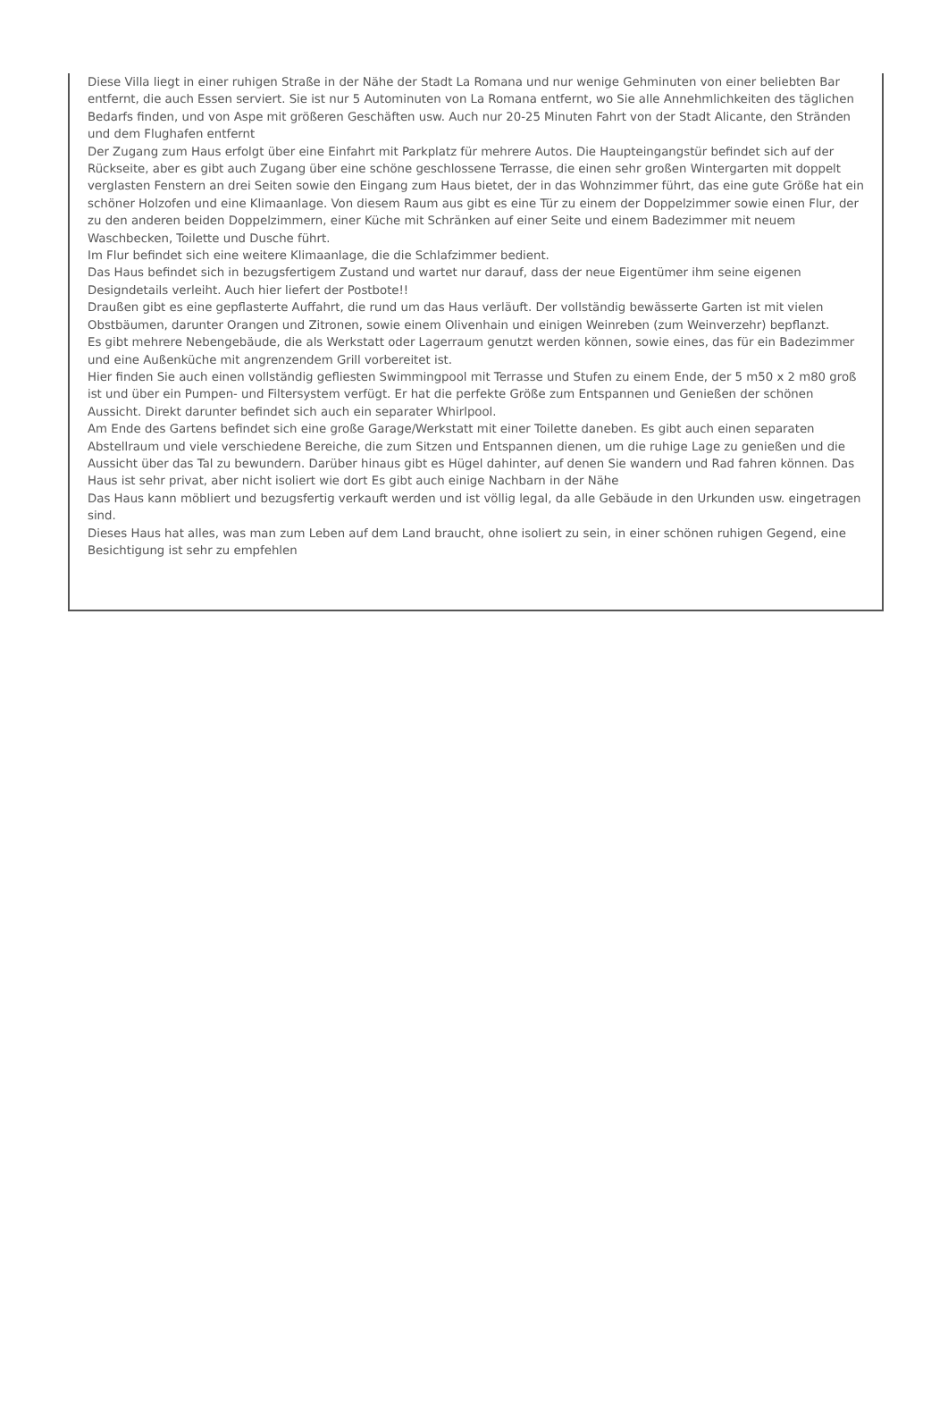Diese Villa liegt in einer ruhigen Straße in der Nähe der Stadt La Romana und nur wenige Gehminuten von einer beliebten Bar entfernt, die auch Essen serviert. Sie ist nur 5 Autominuten von La Romana entfernt, wo Sie alle Annehmlichkeiten des täglichen Bedarfs finden, und von Aspe mit größeren Geschäften usw. Auch nur 20-25 Minuten Fahrt von der Stadt Alicante, den Stränden und dem Flughafen entfernt
Der Zugang zum Haus erfolgt über eine Einfahrt mit Parkplatz für mehrere Autos. Die Haupteingangstür befindet sich auf der Rückseite, aber es gibt auch Zugang über eine schöne geschlossene Terrasse, die einen sehr großen Wintergarten mit doppelt verglasten Fenstern an drei Seiten sowie den Eingang zum Haus bietet, der in das Wohnzimmer führt, das eine gute Größe hat ein schöner Holzofen und eine Klimaanlage. Von diesem Raum aus gibt es eine Tür zu einem der Doppelzimmer sowie einen Flur, der zu den anderen beiden Doppelzimmern, einer Küche mit Schränken auf einer Seite und einem Badezimmer mit neuem Waschbecken, Toilette und Dusche führt.
Im Flur befindet sich eine weitere Klimaanlage, die die Schlafzimmer bedient.
Das Haus befindet sich in bezugsfertigem Zustand und wartet nur darauf, dass der neue Eigentümer ihm seine eigenen Designdetails verleiht. Auch hier liefert der Postbote!!
Draußen gibt es eine gepflasterte Auffahrt, die rund um das Haus verläuft. Der vollständig bewässerte Garten ist mit vielen Obstbäumen, darunter Orangen und Zitronen, sowie einem Olivenhain und einigen Weinreben (zum Weinverzehr) bepflanzt.
Es gibt mehrere Nebengebäude, die als Werkstatt oder Lagerraum genutzt werden können, sowie eines, das für ein Badezimmer und eine Außenküche mit angrenzendem Grill vorbereitet ist.
Hier finden Sie auch einen vollständig gefliesten Swimmingpool mit Terrasse und Stufen zu einem Ende, der 5 m50 x 2 m80 groß ist und über ein Pumpen- und Filtersystem verfügt. Er hat die perfekte Größe zum Entspannen und Genießen der schönen Aussicht. Direkt darunter befindet sich auch ein separater Whirlpool.
Am Ende des Gartens befindet sich eine große Garage/Werkstatt mit einer Toilette daneben. Es gibt auch einen separaten Abstellraum und viele verschiedene Bereiche, die zum Sitzen und Entspannen dienen, um die ruhige Lage zu genießen und die Aussicht über das Tal zu bewundern. Darüber hinaus gibt es Hügel dahinter, auf denen Sie wandern und Rad fahren können. Das Haus ist sehr privat, aber nicht isoliert wie dort Es gibt auch einige Nachbarn in der Nähe
Das Haus kann möbliert und bezugsfertig verkauft werden und ist völlig legal, da alle Gebäude in den Urkunden usw. eingetragen sind.
Dieses Haus hat alles, was man zum Leben auf dem Land braucht, ohne isoliert zu sein, in einer schönen ruhigen Gegend, eine Besichtigung ist sehr zu empfehlen